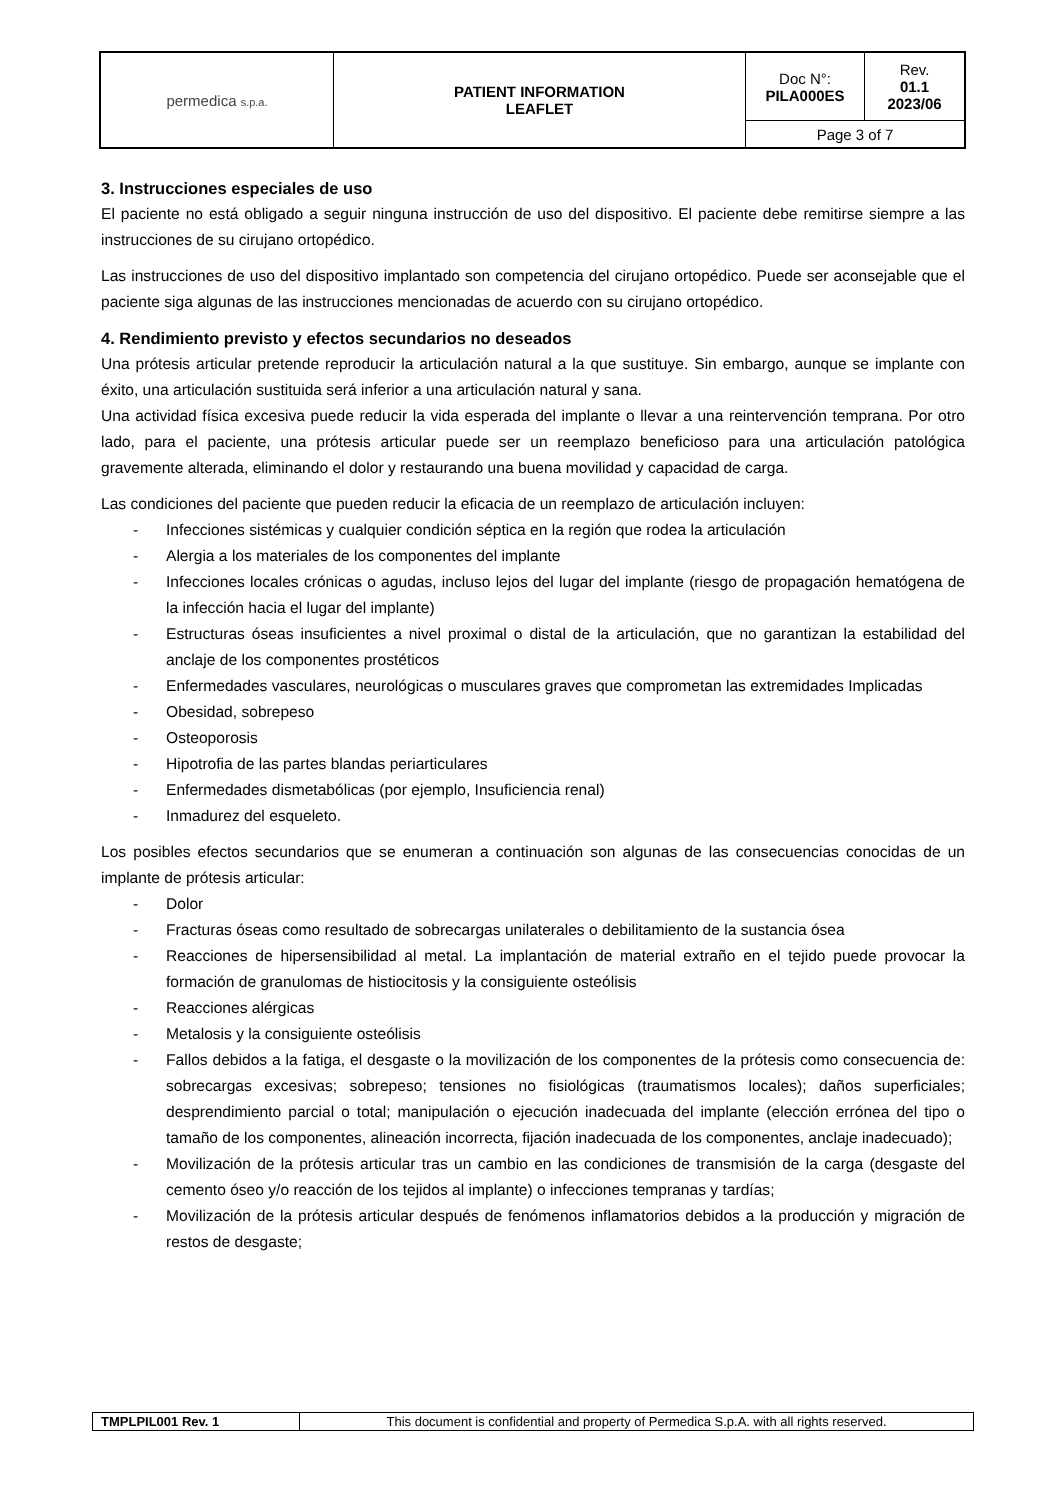| permedica s.p.a. | PATIENT INFORMATION LEAFLET | Doc N°: PILA000ES | Rev. 01.1 2023/06 |
| | | Page 3 of 7 | |
3. Instrucciones especiales de uso
El paciente no está obligado a seguir ninguna instrucción de uso del dispositivo. El paciente debe remitirse siempre a las instrucciones de su cirujano ortopédico.
Las instrucciones de uso del dispositivo implantado son competencia del cirujano ortopédico. Puede ser aconsejable que el paciente siga algunas de las instrucciones mencionadas de acuerdo con su cirujano ortopédico.
4. Rendimiento previsto y efectos secundarios no deseados
Una prótesis articular pretende reproducir la articulación natural a la que sustituye. Sin embargo, aunque se implante con éxito, una articulación sustituida será inferior a una articulación natural y sana.
Una actividad física excesiva puede reducir la vida esperada del implante o llevar a una reintervención temprana. Por otro lado, para el paciente, una prótesis articular puede ser un reemplazo beneficioso para una articulación patológica gravemente alterada, eliminando el dolor y restaurando una buena movilidad y capacidad de carga.
Las condiciones del paciente que pueden reducir la eficacia de un reemplazo de articulación incluyen:
- Infecciones sistémicas y cualquier condición séptica en la región que rodea la articulación
- Alergia a los materiales de los componentes del implante
- Infecciones locales crónicas o agudas, incluso lejos del lugar del implante (riesgo de propagación hematógena de la infección hacia el lugar del implante)
- Estructuras óseas insuficientes a nivel proximal o distal de la articulación, que no garantizan la estabilidad del anclaje de los componentes prostéticos
- Enfermedades vasculares, neurológicas o musculares graves que comprometan las extremidades Implicadas
- Obesidad, sobrepeso
- Osteoporosis
- Hipotrofia de las partes blandas periarticulares
- Enfermedades dismetabólicas (por ejemplo, Insuficiencia renal)
- Inmadurez del esqueleto.
Los posibles efectos secundarios que se enumeran a continuación son algunas de las consecuencias conocidas de un implante de prótesis articular:
- Dolor
- Fracturas óseas como resultado de sobrecargas unilaterales o debilitamiento de la sustancia ósea
- Reacciones de hipersensibilidad al metal. La implantación de material extraño en el tejido puede provocar la formación de granulomas de histiocitosis y la consiguiente osteólisis
- Reacciones alérgicas
- Metalosis y la consiguiente osteólisis
- Fallos debidos a la fatiga, el desgaste o la movilización de los componentes de la prótesis como consecuencia de: sobrecargas excesivas; sobrepeso; tensiones no fisiológicas (traumatismos locales); daños superficiales; desprendimiento parcial o total; manipulación o ejecución inadecuada del implante (elección errónea del tipo o tamaño de los componentes, alineación incorrecta, fijación inadecuada de los componentes, anclaje inadecuado);
- Movilización de la prótesis articular tras un cambio en las condiciones de transmisión de la carga (desgaste del cemento óseo y/o reacción de los tejidos al implante) o infecciones tempranas y tardías;
- Movilización de la prótesis articular después de fenómenos inflamatorios debidos a la producción y migración de restos de desgaste;
| TMPLPIL001 Rev. 1 | This document is confidential and property of Permedica S.p.A. with all rights reserved. |